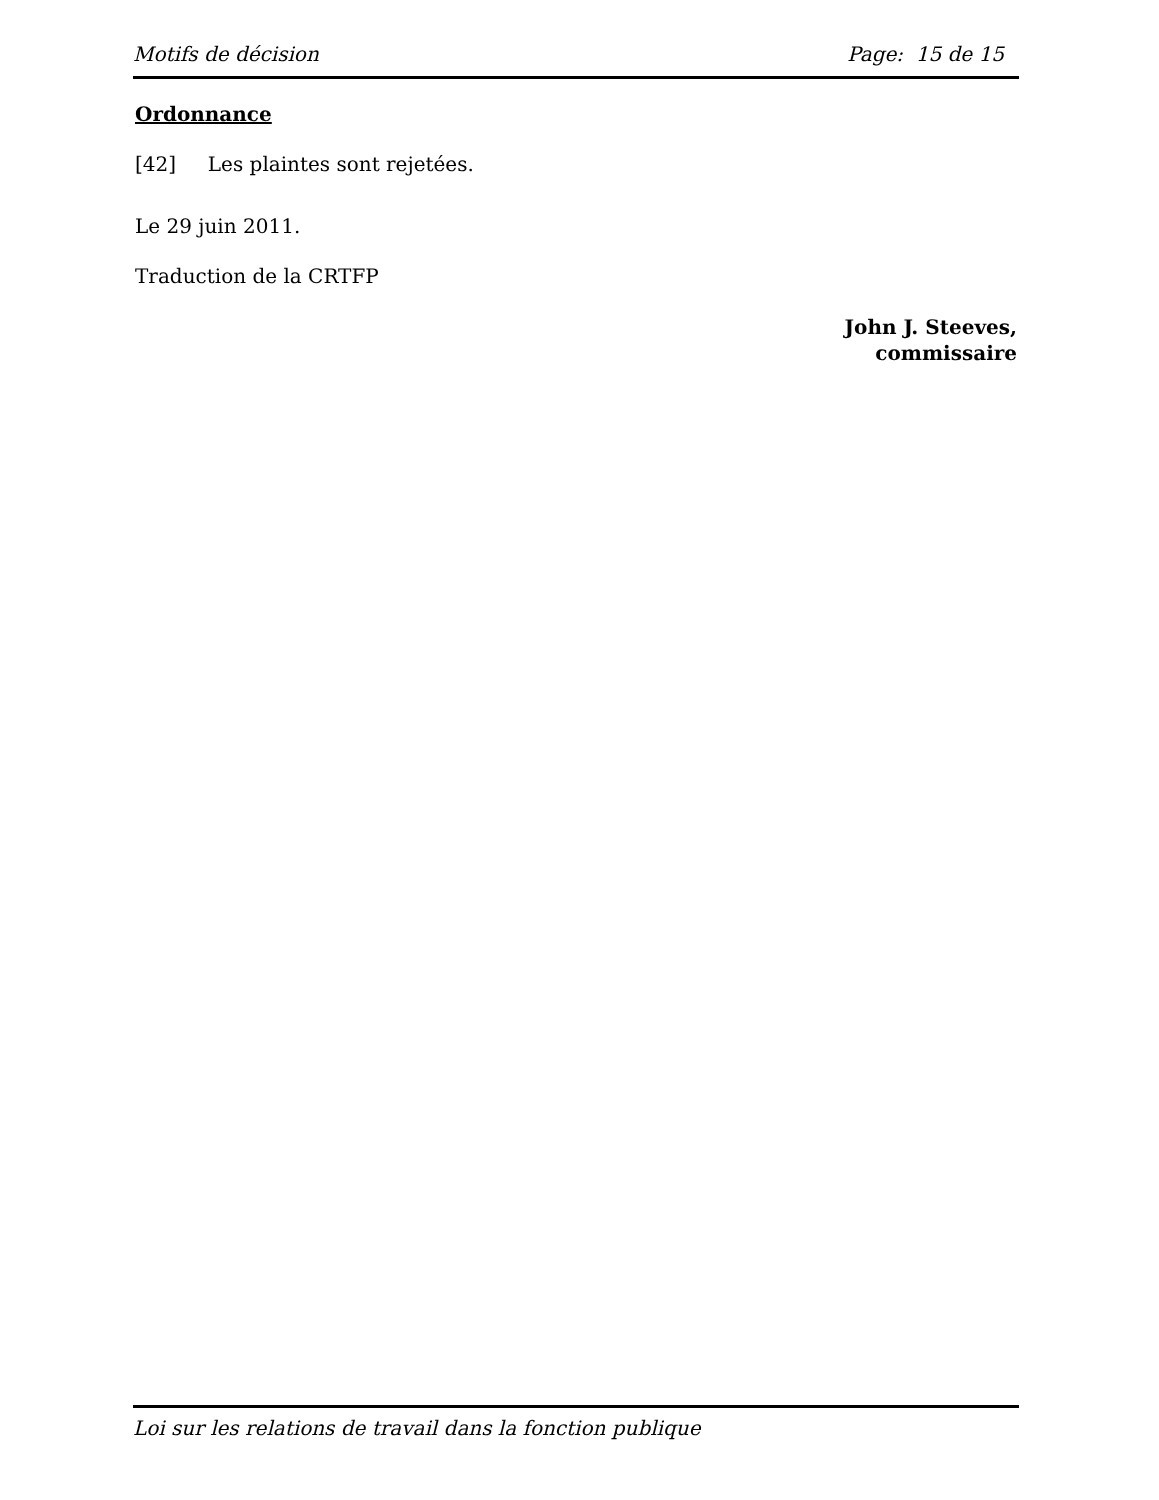Motifs de décision Page: 15 de 15
Ordonnance
[42] Les plaintes sont rejetées.
Le 29 juin 2011.
Traduction de la CRTFP
John J. Steeves,
commissaire
Loi sur les relations de travail dans la fonction publique